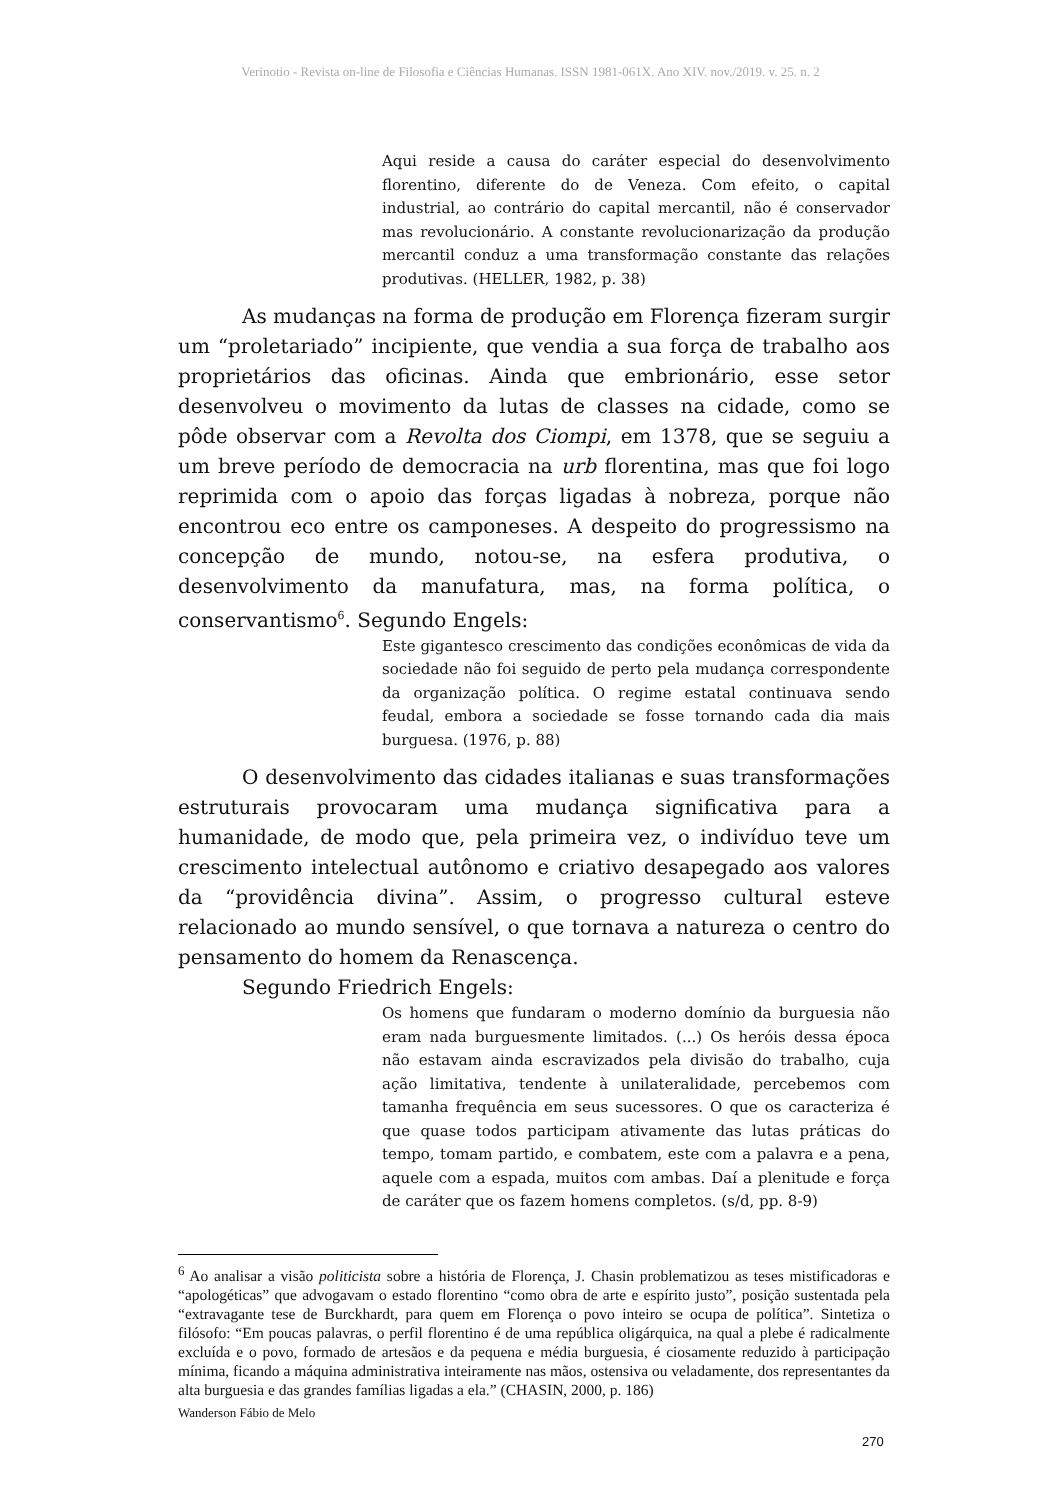Verinotio - Revista on-line de Filosofia e Ciências Humanas. ISSN 1981-061X. Ano XIV. nov./2019. v. 25. n. 2
Aqui reside a causa do caráter especial do desenvolvimento florentino, diferente do de Veneza. Com efeito, o capital industrial, ao contrário do capital mercantil, não é conservador mas revolucionário. A constante revolucionarização da produção mercantil conduz a uma transformação constante das relações produtivas. (HELLER, 1982, p. 38)
As mudanças na forma de produção em Florença fizeram surgir um “proletariado” incipiente, que vendia a sua força de trabalho aos proprietários das oficinas. Ainda que embrionário, esse setor desenvolveu o movimento da lutas de classes na cidade, como se pôde observar com a Revolta dos Ciompi, em 1378, que se seguiu a um breve período de democracia na urb florentina, mas que foi logo reprimida com o apoio das forças ligadas à nobreza, porque não encontrou eco entre os camponeses. A despeito do progressismo na concepção de mundo, notou-se, na esfera produtiva, o desenvolvimento da manufatura, mas, na forma política, o conservantismo<sup>6</sup>. Segundo Engels:
Este gigantesco crescimento das condições econômicas de vida da sociedade não foi seguido de perto pela mudança correspondente da organização política. O regime estatal continuava sendo feudal, embora a sociedade se fosse tornando cada dia mais burguesa. (1976, p. 88)
O desenvolvimento das cidades italianas e suas transformações estruturais provocaram uma mudança significativa para a humanidade, de modo que, pela primeira vez, o indivíduo teve um crescimento intelectual autônomo e criativo desapegado aos valores da “providência divina”. Assim, o progresso cultural esteve relacionado ao mundo sensível, o que tornava a natureza o centro do pensamento do homem da Renascença.
Segundo Friedrich Engels:
Os homens que fundaram o moderno domínio da burguesia não eram nada burguesmente limitados. (...) Os heróis dessa época não estavam ainda escravizados pela divisão do trabalho, cuja ação limitativa, tendente à unilateralidade, percebemos com tamanha frequência em seus sucessores. O que os caracteriza é que quase todos participam ativamente das lutas práticas do tempo, tomam partido, e combatem, este com a palavra e a pena, aquele com a espada, muitos com ambas. Daí a plenitude e força de caráter que os fazem homens completos. (s/d, pp. 8-9)
<sup>6</sup> Ao analisar a visão politicista sobre a história de Florença, J. Chasin problematizou as teses mistificadoras e “apologéticas” que advogavam o estado florentino “como obra de arte e espírito justo”, posição sustentada pela “extravagante tese de Burckhardt, para quem em Florença o povo inteiro se ocupa de política”. Sintetiza o filósofo: “Em poucas palavras, o perfil florentino é de uma república oligárquica, na qual a plebe é radicalmente excluída e o povo, formado de artesãos e da pequena e média burguesia, é ciosamente reduzido à participação mínima, ficando a máquina administrativa inteiramente nas mãos, ostensiva ou veladamente, dos representantes da alta burguesia e das grandes famílias ligadas a ela.” (CHASIN, 2000, p. 186)
Wanderson Fábio de Melo
270